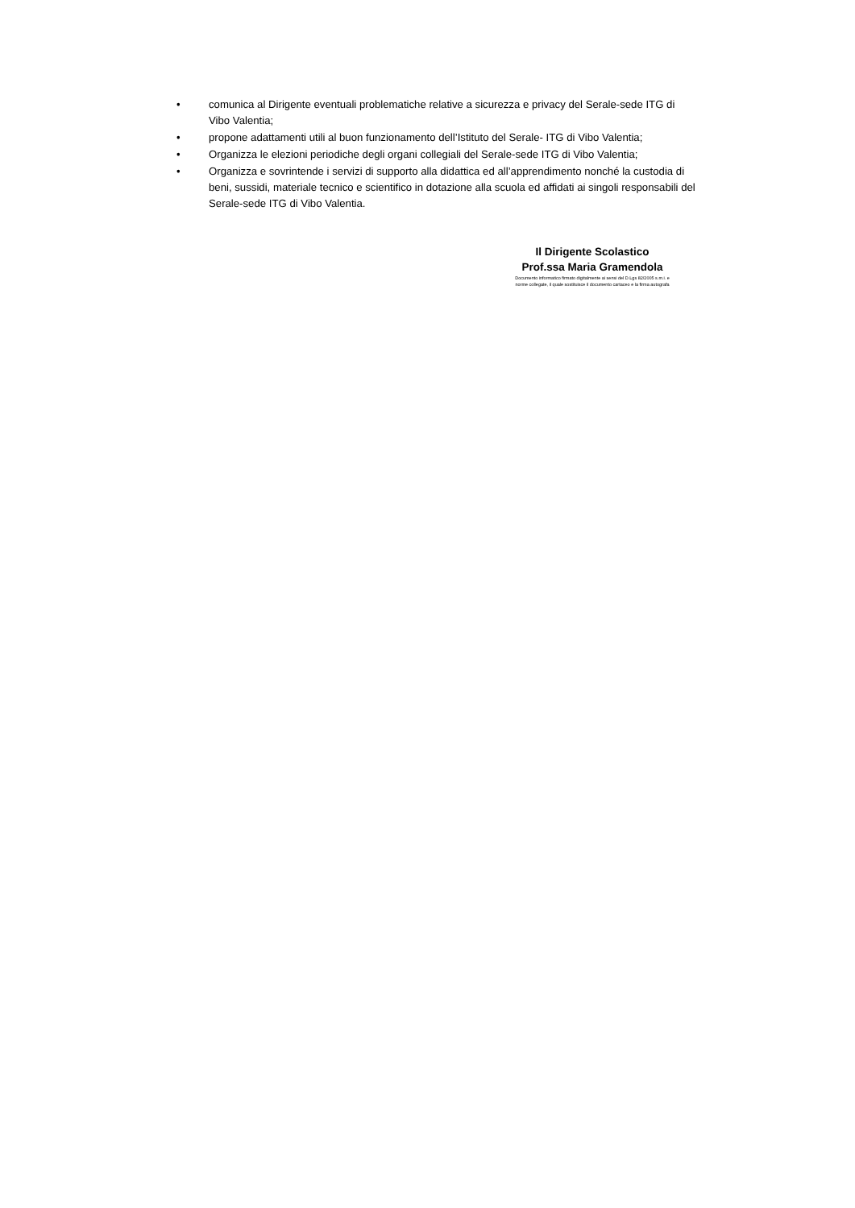• comunica al Dirigente eventuali problematiche relative a sicurezza e privacy del Serale-sede ITG di Vibo Valentia;
• propone adattamenti utili al buon funzionamento dell’Istituto del Serale- ITG di Vibo Valentia;
• Organizza le elezioni periodiche degli organi collegiali del Serale-sede ITG di Vibo Valentia;
• Organizza e sovrintende i servizi di supporto alla didattica ed all’apprendimento nonché la custodia di beni, sussidi, materiale tecnico e scientifico in dotazione alla scuola ed affidati ai singoli responsabili del Serale-sede ITG di Vibo Valentia.
Il Dirigente Scolastico
Prof.ssa Maria Gramendola
Documento informatico firmato digitalmente ai sensi del D.Lgs 82/2005 s.m.i. e
norme collegate, il quale sostituisce il documento cartaceo e la firma autografa